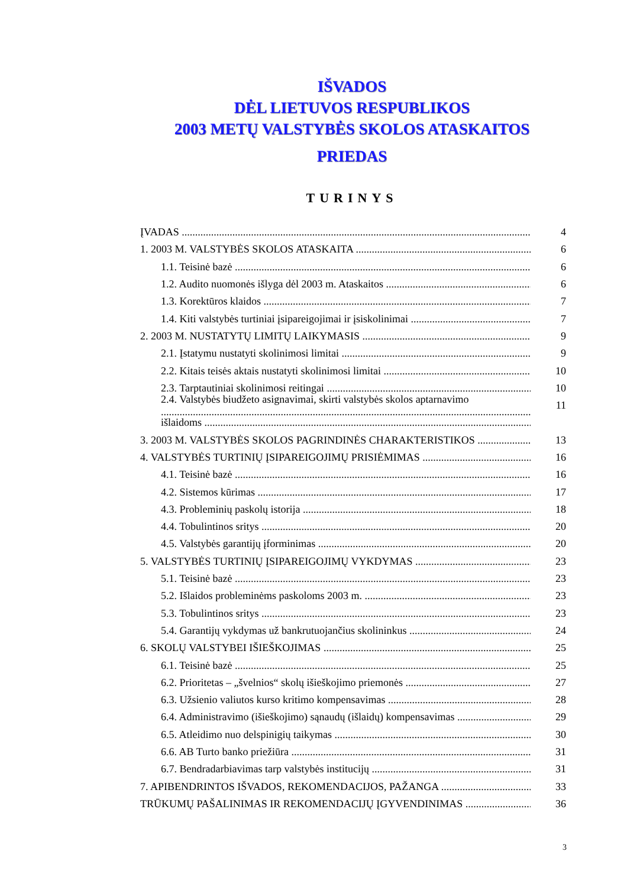IŠVADOS
DĖL LIETUVOS RESPUBLIKOS
2003 METŲ VALSTYBĖS SKOLOS ATASKAITOS
PRIEDAS
TURINYS
ĮVADAS 4
1. 2003 M. VALSTYBĖS SKOLOS ATASKAITA 6
1.1. Teisinė bazė 6
1.2. Audito nuomonės išlyga dėl 2003 m. Ataskaitos 6
1.3. Korektūros klaidos 7
1.4. Kiti valstybės turtiniai įsipareigojimai ir įsiskolinimai 7
2. 2003 M. NUSTATYTŲ LIMITŲ LAIKYMASIS 9
2.1. Įstatymu nustatyti skolinimosi limitai 9
2.2. Kitais teisės aktais nustatyti skolinimosi limitai 10
2.3. Tarptautiniai skolinimosi reitingai 10
2.4. Valstybės biudžeto asignavimai, skirti valstybės skolos aptarnavimo 11
išlaidoms
3. 2003 M. VALSTYBĖS SKOLOS PAGRINDINĖS CHARAKTERISTIKOS 13
4. VALSTYBĖS TURTINIŲ ĮSIPAREIGOJIMŲ PRISIĖMIMAS 16
4.1. Teisinė bazė 16
4.2. Sistemos kūrimas 17
4.3. Probleminių paskolų istorija 18
4.4. Tobulintinos sritys 20
4.5. Valstybės garantijų įforminimas 20
5. VALSTYBĖS TURTINIŲ ĮSIPAREIGOJIMŲ VYKDYMAS 23
5.1. Teisinė bazė 23
5.2. Išlaidos probleminėms paskoloms 2003 m. 23
5.3. Tobulintinos sritys 23
5.4. Garantijų vykdymas už bankrutuojančius skolininkus 24
6. SKOLŲ VALSTYBEI IŠIEŠKOJIMAS 25
6.1. Teisinė bazė 25
6.2. Prioritetas – „švelnios“ skolų išieškojimo priemonės 27
6.3. Užsienio valiutos kurso kritimo kompensavimas 28
6.4. Administravimo (išieškojimo) sąnaudų (išlaidų) kompensavimas 29
6.5. Atleidimo nuo delspinigių taikymas 30
6.6. AB Turto banko priežiūra 31
6.7. Bendradarbiavimas tarp valstybės institucijų 31
7. APIBENDRINTOS IŠVADOS, REKOMENDACIJOS, PAŽANGA 33
TRŪKUMŲ PAŠALINIMAS IR REKOMENDACIJŲ ĮGYVENDINIMAS 36
3